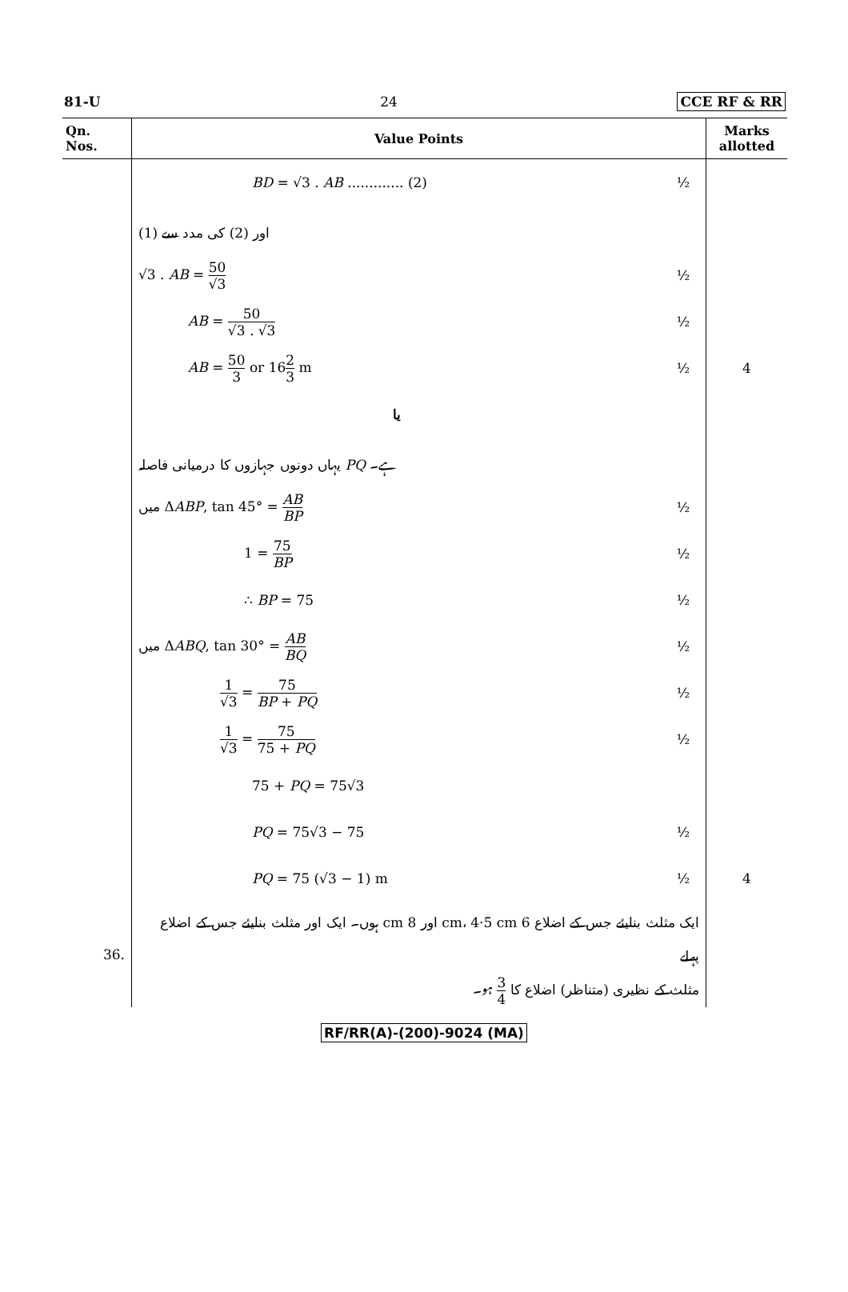81-U 24 CCE RF & RR
| Qn. Nos. | Value Points | | Marks allotted |
| --- | --- | --- | --- |
| | BD = √3 . AB ............. (2) | ½ | |
| | (1) اور (2) کی مدد سے | | |
| | √3 . AB = 50 √3 | ½ | |
| | AB = 50 √3 . √3 | ½ | |
| | AB = 50 3 or 16 2 3 m | ½ | 4 |
| | یا | | |
| | یہاں دونوں جہازوں کا درمیانی فاصلہ PQ ہے۔ | | |
| | میں Δ ABP , tan 45° = AB BP | ½ | |
| | 1 = 75 BP | ½ | |
| | ∴ BP = 75 | ½ | |
| | میں Δ ABQ , tan 30° = AB BQ | ½ | |
| | 1 √3 = 75 BP + PQ | ½ | |
| | 1 √3 = 75 75 + PQ | ½ | |
| | 75 + PQ = 75√3 | | |
| | PQ = 75√3 − 75 | ½ | |
| | PQ = 75 (√3 − 1) m | ½ | 4 |
| 36. | ایک مثلث بنایئے جس کے اضلاع 6 cm، 4·5 cm اور 8 cm ہوں۔ ایک اور مثلث بنایئے جس کے اضلاع پہلے مثلث کے نظیری (متناظر) اضلاع کا 3 4 ہو۔ | | |
RF/RR(A)-(200)-9024 (MA)